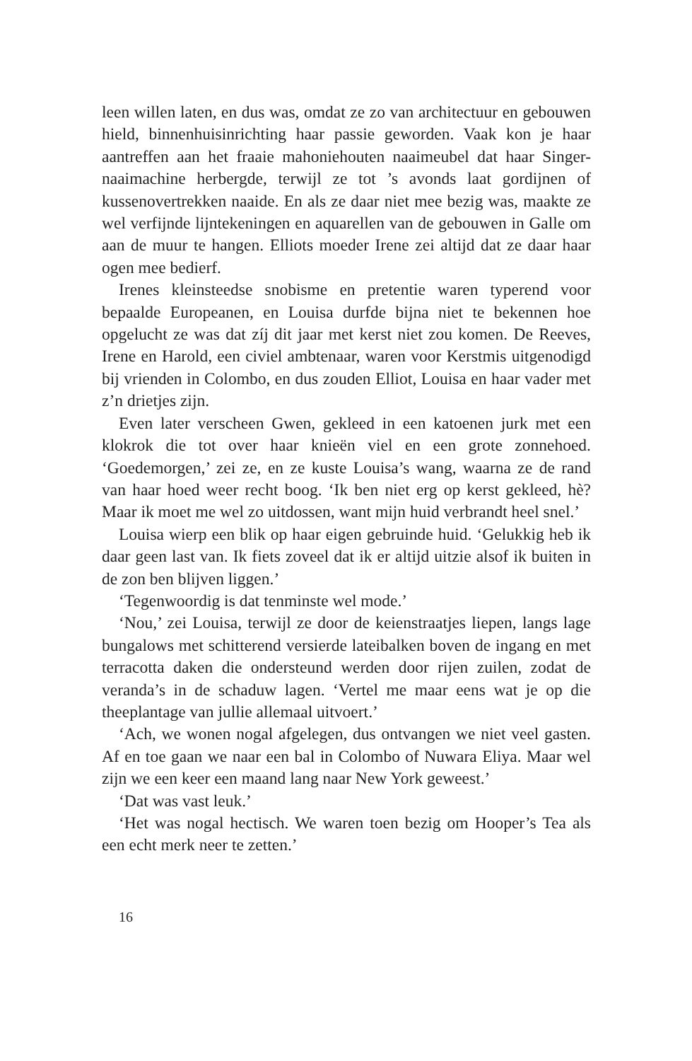leen willen laten, en dus was, omdat ze zo van architectuur en gebouwen hield, binnenhuisinrichting haar passie geworden. Vaak kon je haar aantreffen aan het fraaie mahoniehouten naaimeubel dat haar Singer-naaimachine herbergde, terwijl ze tot ’s avonds laat gordijnen of kussenovertrekken naaide. En als ze daar niet mee bezig was, maakte ze wel verfijnde lijntekeningen en aquarellen van de gebouwen in Galle om aan de muur te hangen. Elliots moeder Irene zei altijd dat ze daar haar ogen mee bedierf.
Irenes kleinsteedse snobisme en pretentie waren typerend voor bepaalde Europeanen, en Louisa durfde bijna niet te bekennen hoe opgelucht ze was dat zíj dit jaar met kerst niet zou komen. De Reeves, Irene en Harold, een civiel ambtenaar, waren voor Kerstmis uitgenodigd bij vrienden in Colombo, en dus zouden Elliot, Louisa en haar vader met z’n drietjes zijn.
Even later verscheen Gwen, gekleed in een katoenen jurk met een klokrok die tot over haar knieën viel en een grote zonnehoed. ‘Goedemorgen,’ zei ze, en ze kuste Louisa’s wang, waarna ze de rand van haar hoed weer recht boog. ‘Ik ben niet erg op kerst gekleed, hè? Maar ik moet me wel zo uitdossen, want mijn huid verbrandt heel snel.’
Louisa wierp een blik op haar eigen gebruinde huid. ‘Gelukkig heb ik daar geen last van. Ik fiets zoveel dat ik er altijd uitzie alsof ik buiten in de zon ben blijven liggen.’
‘Tegenwoordig is dat tenminste wel mode.’
‘Nou,’ zei Louisa, terwijl ze door de keienstraatjes liepen, langs lage bungalows met schitterend versierde lateibalken boven de ingang en met terracotta daken die ondersteund werden door rijen zuilen, zodat de veranda’s in de schaduw lagen. ‘Vertel me maar eens wat je op die theeplantage van jullie allemaal uitvoert.’
‘Ach, we wonen nogal afgelegen, dus ontvangen we niet veel gasten. Af en toe gaan we naar een bal in Colombo of Nuwara Eliya. Maar wel zijn we een keer een maand lang naar New York geweest.’
‘Dat was vast leuk.’
‘Het was nogal hectisch. We waren toen bezig om Hooper’s Tea als een echt merk neer te zetten.’
16